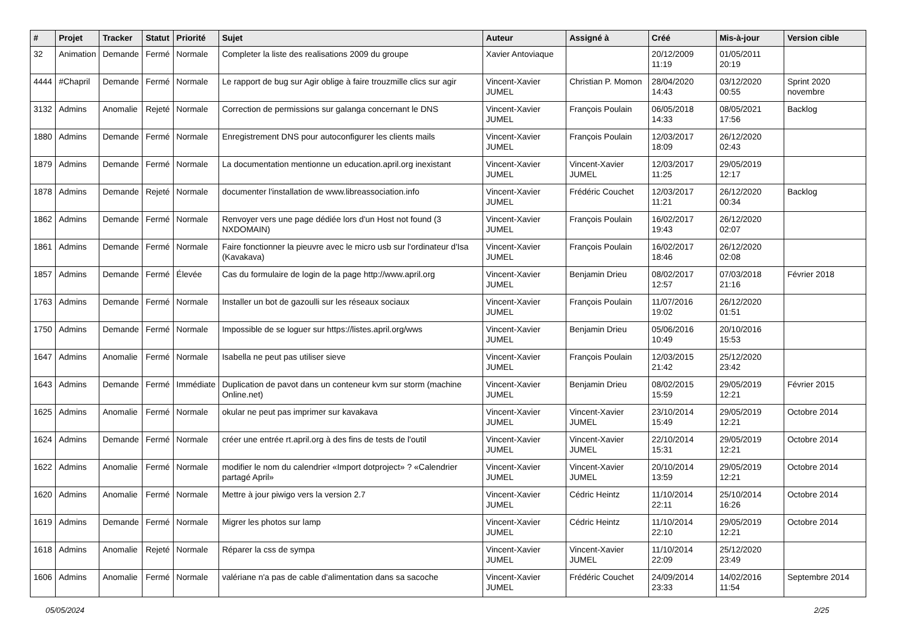| # | Projet | Tracker | Statut | Priorité | Sujet | Auteur | Assigné à | Créé | Mis-à-jour | Version cible |
| --- | --- | --- | --- | --- | --- | --- | --- | --- | --- | --- |
| 32 | Animation | Demande | Fermé | Normale | Completer la liste des realisations 2009 du groupe | Xavier Antoviaque | | 20/12/2009 11:19 | 01/05/2011 20:19 | |
| 4444 | #Chapril | Demande | Fermé | Normale | Le rapport de bug sur Agir oblige à faire trouzmille clics sur agir | Vincent-Xavier JUMEL | Christian P. Momon | 28/04/2020 14:43 | 03/12/2020 00:55 | Sprint 2020 novembre |
| 3132 | Admins | Anomalie | Rejeté | Normale | Correction de permissions sur galanga concernant le DNS | Vincent-Xavier JUMEL | François Poulain | 06/05/2018 14:33 | 08/05/2021 17:56 | Backlog |
| 1880 | Admins | Demande | Fermé | Normale | Enregistrement DNS pour autoconfigurer les clients mails | Vincent-Xavier JUMEL | François Poulain | 12/03/2017 18:09 | 26/12/2020 02:43 | |
| 1879 | Admins | Demande | Fermé | Normale | La documentation mentionne un education.april.org inexistant | Vincent-Xavier JUMEL | Vincent-Xavier JUMEL | 12/03/2017 11:25 | 29/05/2019 12:17 | |
| 1878 | Admins | Demande | Rejeté | Normale | documenter l'installation de www.libreassociation.info | Vincent-Xavier JUMEL | Frédéric Couchet | 12/03/2017 11:21 | 26/12/2020 00:34 | Backlog |
| 1862 | Admins | Demande | Fermé | Normale | Renvoyer vers une page dédiée lors d'un Host not found (3 NXDOMAIN) | Vincent-Xavier JUMEL | François Poulain | 16/02/2017 19:43 | 26/12/2020 02:07 | |
| 1861 | Admins | Demande | Fermé | Normale | Faire fonctionner la pieuvre avec le micro usb sur l'ordinateur d'Isa (Kavakava) | Vincent-Xavier JUMEL | François Poulain | 16/02/2017 18:46 | 26/12/2020 02:08 | |
| 1857 | Admins | Demande | Fermé | Élevée | Cas du formulaire de login de la page http://www.april.org | Vincent-Xavier JUMEL | Benjamin Drieu | 08/02/2017 12:57 | 07/03/2018 21:16 | Février 2018 |
| 1763 | Admins | Demande | Fermé | Normale | Installer un bot de gazoulli sur les réseaux sociaux | Vincent-Xavier JUMEL | François Poulain | 11/07/2016 19:02 | 26/12/2020 01:51 | |
| 1750 | Admins | Demande | Fermé | Normale | Impossible de se loguer sur https://listes.april.org/wws | Vincent-Xavier JUMEL | Benjamin Drieu | 05/06/2016 10:49 | 20/10/2016 15:53 | |
| 1647 | Admins | Anomalie | Fermé | Normale | Isabella ne peut pas utiliser sieve | Vincent-Xavier JUMEL | François Poulain | 12/03/2015 21:42 | 25/12/2020 23:42 | |
| 1643 | Admins | Demande | Fermé | Immédiate | Duplication de pavot dans un conteneur kvm sur storm (machine Online.net) | Vincent-Xavier JUMEL | Benjamin Drieu | 08/02/2015 15:59 | 29/05/2019 12:21 | Février 2015 |
| 1625 | Admins | Anomalie | Fermé | Normale | okular ne peut pas imprimer sur kavakava | Vincent-Xavier JUMEL | Vincent-Xavier JUMEL | 23/10/2014 15:49 | 29/05/2019 12:21 | Octobre 2014 |
| 1624 | Admins | Demande | Fermé | Normale | créer une entrée rt.april.org à des fins de tests de l'outil | Vincent-Xavier JUMEL | Vincent-Xavier JUMEL | 22/10/2014 15:31 | 29/05/2019 12:21 | Octobre 2014 |
| 1622 | Admins | Anomalie | Fermé | Normale | modifier le nom du calendrier «Import dotproject» ? «Calendrier partagé April» | Vincent-Xavier JUMEL | Vincent-Xavier JUMEL | 20/10/2014 13:59 | 29/05/2019 12:21 | Octobre 2014 |
| 1620 | Admins | Anomalie | Fermé | Normale | Mettre à jour piwigo vers la version 2.7 | Vincent-Xavier JUMEL | Cédric Heintz | 11/10/2014 22:11 | 25/10/2014 16:26 | Octobre 2014 |
| 1619 | Admins | Demande | Fermé | Normale | Migrer les photos sur lamp | Vincent-Xavier JUMEL | Cédric Heintz | 11/10/2014 22:10 | 29/05/2019 12:21 | Octobre 2014 |
| 1618 | Admins | Anomalie | Rejeté | Normale | Réparer la css de sympa | Vincent-Xavier JUMEL | Vincent-Xavier JUMEL | 11/10/2014 22:09 | 25/12/2020 23:49 | |
| 1606 | Admins | Anomalie | Fermé | Normale | valériane n'a pas de cable d'alimentation dans sa sacoche | Vincent-Xavier JUMEL | Frédéric Couchet | 24/09/2014 23:33 | 14/02/2016 11:54 | Septembre 2014 |
05/05/2024 2/25